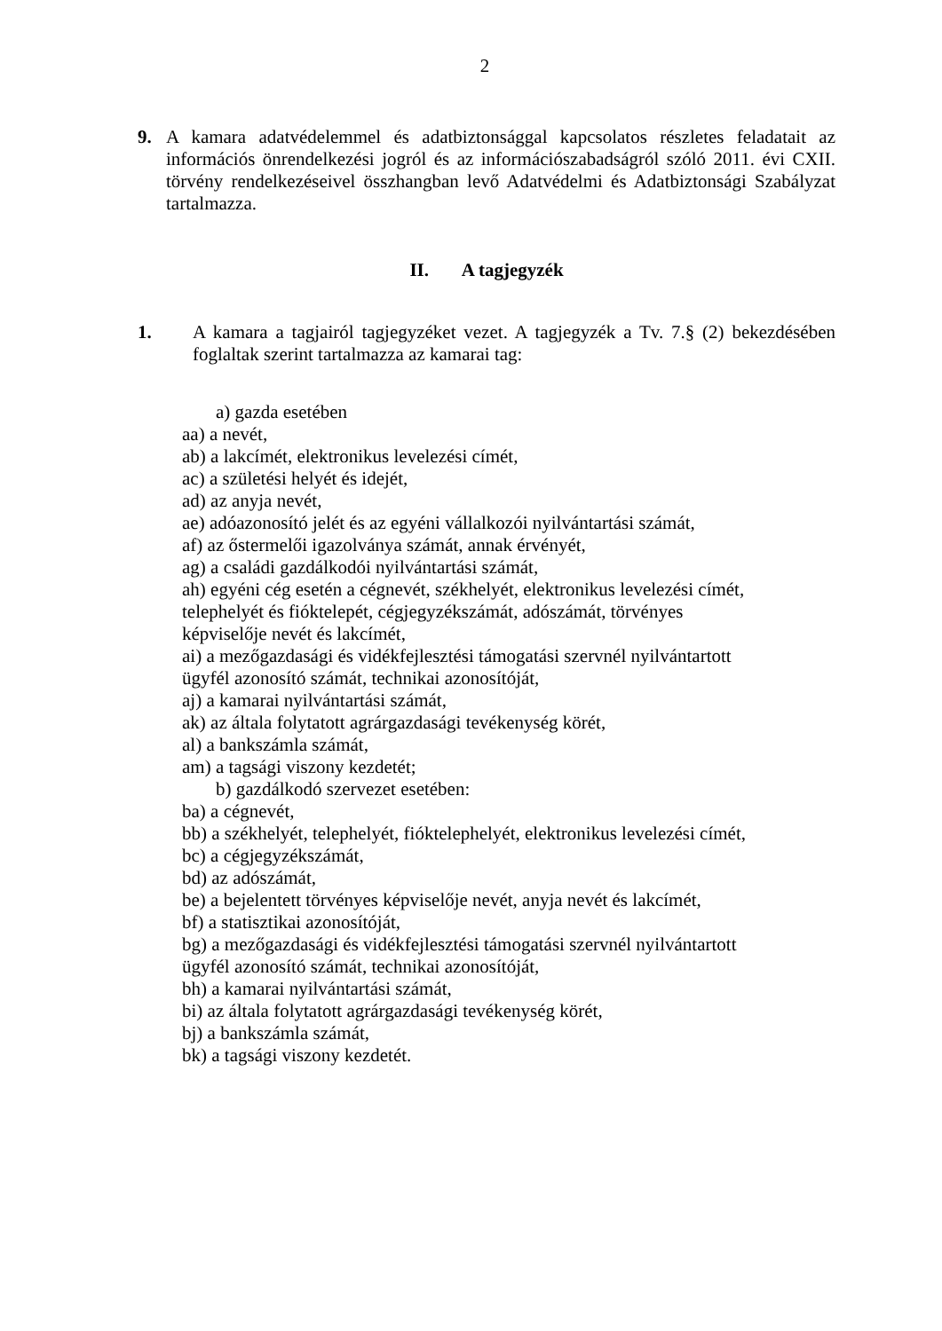2
9. A kamara adatvédelemmel és adatbiztonsággal kapcsolatos részletes feladatait az információs önrendelkezési jogról és az információszabadságról szóló 2011. évi CXII. törvény rendelkezéseivel összhangban levő Adatvédelmi és Adatbiztonsági Szabályzat tartalmazza.
II. A tagjegyzék
1. A kamara a tagjairól tagjegyzéket vezet. A tagjegyzék a Tv. 7.§ (2) bekezdésében foglaltak szerint tartalmazza az kamarai tag:
a) gazda esetében
aa) a nevét,
ab) a lakcímét, elektronikus levelezési címét,
ac) a születési helyét és idejét,
ad) az anyja nevét,
ae) adóazonosító jelét és az egyéni vállalkozói nyilvántartási számát,
af) az őstermelői igazolványa számát, annak érvényét,
ag) a családi gazdálkodói nyilvántartási számát,
ah) egyéni cég esetén a cégnevét, székhelyét, elektronikus levelezési címét,
telephelyét és fióktelepét, cégjegyzékszámát, adószámát, törvényes
képviselője nevét és lakcímét,
ai) a mezőgazdasági és vidékfejlesztési támogatási szervnél nyilvántartott
ügyfél azonosító számát, technikai azonosítóját,
aj) a kamarai nyilvántartási számát,
ak) az általa folytatott agrárgazdasági tevékenység körét,
al) a bankszámla számát,
am) a tagsági viszony kezdetét;
b) gazdálkodó szervezet esetében:
ba) a cégnevét,
bb) a székhelyét, telephelyét, fióktelephelyét, elektronikus levelezési címét,
bc) a cégjegyzékszámát,
bd) az adószámát,
be) a bejelentett törvényes képviselője nevét, anyja nevét és lakcímét,
bf) a statisztikai azonosítóját,
bg) a mezőgazdasági és vidékfejlesztési támogatási szervnél nyilvántartott
ügyfél azonosító számát, technikai azonosítóját,
bh) a kamarai nyilvántartási számát,
bi) az általa folytatott agrárgazdasági tevékenység körét,
bj) a bankszámla számát,
bk) a tagsági viszony kezdetét.